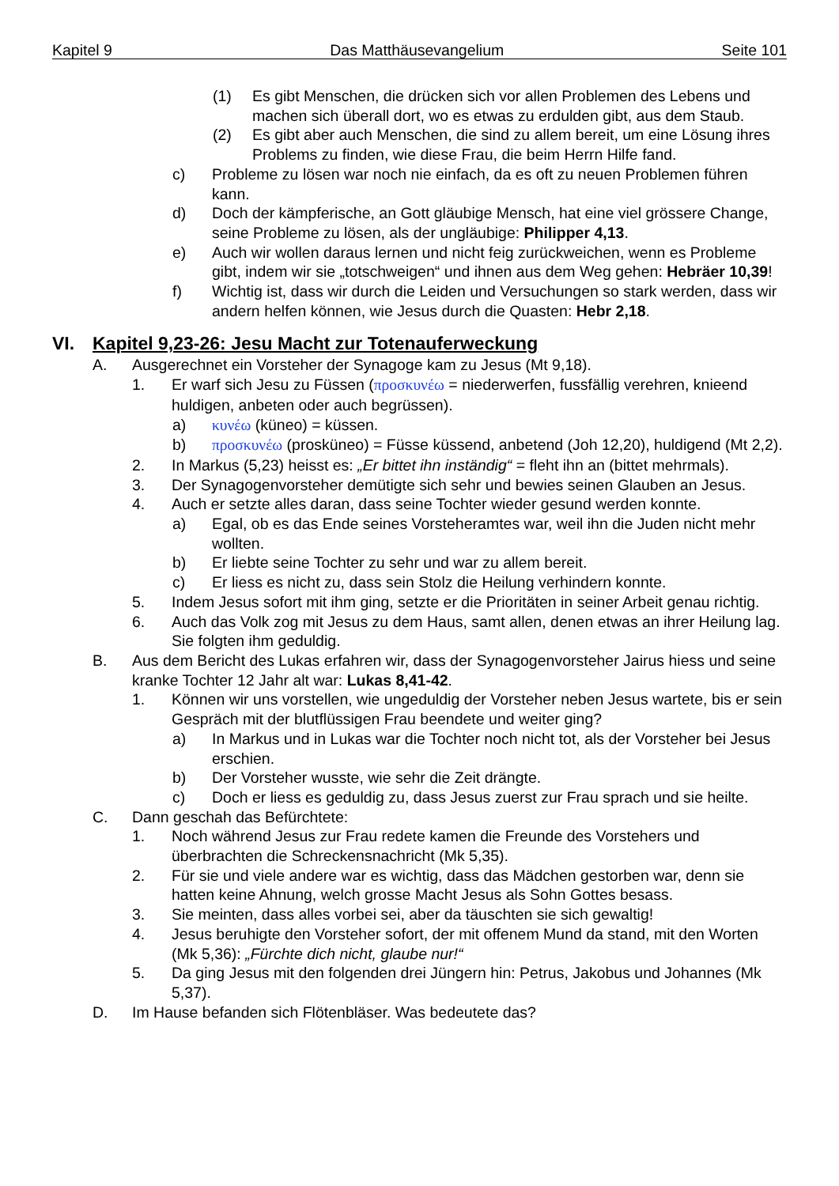Kapitel 9 Das Matthäusevangelium Seite 101
(1) Es gibt Menschen, die drücken sich vor allen Problemen des Lebens und machen sich überall dort, wo es etwas zu erdulden gibt, aus dem Staub.
(2) Es gibt aber auch Menschen, die sind zu allem bereit, um eine Lösung ihres Problems zu finden, wie diese Frau, die beim Herrn Hilfe fand.
c) Probleme zu lösen war noch nie einfach, da es oft zu neuen Problemen führen kann.
d) Doch der kämpferische, an Gott gläubige Mensch, hat eine viel grössere Change, seine Probleme zu lösen, als der ungläubige: Philipper 4,13.
e) Auch wir wollen daraus lernen und nicht feig zurückweichen, wenn es Probleme gibt, indem wir sie „totschweigen“ und ihnen aus dem Weg gehen: Hebräer 10,39!
f) Wichtig ist, dass wir durch die Leiden und Versuchungen so stark werden, dass wir andern helfen können, wie Jesus durch die Quasten: Hebr 2,18.
VI. Kapitel 9,23-26: Jesu Macht zur Totenauferweckung
A. Ausgerechnet ein Vorsteher der Synagoge kam zu Jesus (Mt 9,18).
1. Er warf sich Jesu zu Füssen (προσκυνέω = niederwerfen, fussfällig verehren, knieend huldigen, anbeten oder auch begrüssen).
a) κυνέω (küneo) = küssen.
b) προσκυνέω (prosküneo) = Füsse küssend, anbetend (Joh 12,20), huldigend (Mt 2,2).
2. In Markus (5,23) heisst es: „Er bittet ihn inständig“ = fleht ihn an (bittet mehrmals).
3. Der Synagogenvorsteher demütigte sich sehr und bewies seinen Glauben an Jesus.
4. Auch er setzte alles daran, dass seine Tochter wieder gesund werden konnte.
a) Egal, ob es das Ende seines Vorsteheramtes war, weil ihn die Juden nicht mehr wollten.
b) Er liebte seine Tochter zu sehr und war zu allem bereit.
c) Er liess es nicht zu, dass sein Stolz die Heilung verhindern konnte.
5. Indem Jesus sofort mit ihm ging, setzte er die Prioritäten in seiner Arbeit genau richtig.
6. Auch das Volk zog mit Jesus zu dem Haus, samt allen, denen etwas an ihrer Heilung lag. Sie folgten ihm geduldig.
B. Aus dem Bericht des Lukas erfahren wir, dass der Synagogenvorsteher Jairus hiess und seine kranke Tochter 12 Jahr alt war: Lukas 8,41-42.
1. Können wir uns vorstellen, wie ungeduldig der Vorsteher neben Jesus wartete, bis er sein Gespräch mit der blutflüssigen Frau beendete und weiter ging?
a) In Markus und in Lukas war die Tochter noch nicht tot, als der Vorsteher bei Jesus erschien.
b) Der Vorsteher wusste, wie sehr die Zeit drängte.
c) Doch er liess es geduldig zu, dass Jesus zuerst zur Frau sprach und sie heilte.
C. Dann geschah das Befürchtete:
1. Noch während Jesus zur Frau redete kamen die Freunde des Vorstehers und überbrachten die Schreckensnachricht (Mk 5,35).
2. Für sie und viele andere war es wichtig, dass das Mädchen gestorben war, denn sie hatten keine Ahnung, welch grosse Macht Jesus als Sohn Gottes besass.
3. Sie meinten, dass alles vorbei sei, aber da täuschten sie sich gewaltig!
4. Jesus beruhigte den Vorsteher sofort, der mit offenem Mund da stand, mit den Worten (Mk 5,36): „Fürchte dich nicht, glaube nur!“
5. Da ging Jesus mit den folgenden drei Jüngern hin: Petrus, Jakobus und Johannes (Mk 5,37).
D. Im Hause befanden sich Flötenbläser. Was bedeutete das?